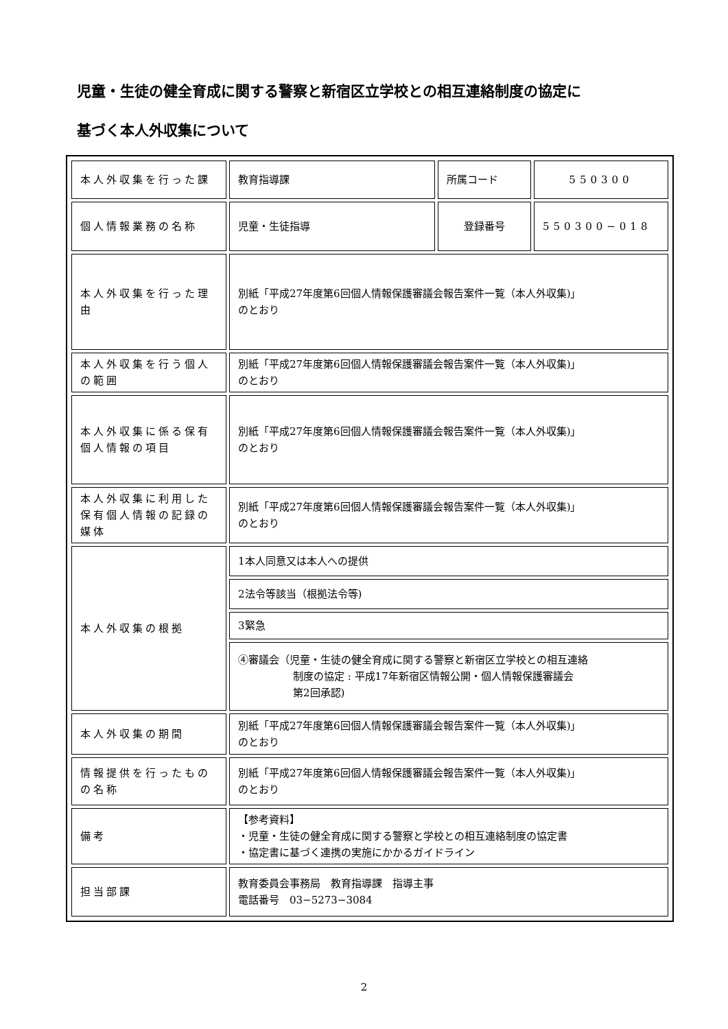児童・生徒の健全育成に関する警察と新宿区立学校との相互連絡制度の協定に
基づく本人外収集について
| 本人外収集を行った課 | 教育指導課 | 所属コード | 550300 |
| 個人情報業務の名称 | 児童・生徒指導 | 登録番号 | 550300−018 |
| 本人外収集を行った理由 | 別紙「平成27年度第6回個人情報保護審議会報告案件一覧（本人外収集)」 のとおり | | |
| 本人外収集を行う個人の範囲 | 別紙「平成27年度第6回個人情報保護審議会報告案件一覧（本人外収集)」 のとおり | | |
| 本人外収集に係る保有個人情報の項目 | 別紙「平成27年度第6回個人情報保護審議会報告案件一覧（本人外収集)」 のとおり | | |
| 本人外収集に利用した保有個人情報の記録の媒体 | 別紙「平成27年度第6回個人情報保護審議会報告案件一覧（本人外収集)」 のとおり | | |
| 本人外収集の根拠 | 1本人同意又は本人への提供 | | |
| | 2法令等該当（根拠法令等) | | |
| | 3緊急 | | |
| | ④審議会（児童・生徒の健全育成に関する警察と新宿区立学校との相互連絡 制度の協定 : 平成17年新宿区情報公開・個人情報保護審議会 第2回承認) | | |
| 本人外収集の期間 | 別紙「平成27年度第6回個人情報保護審議会報告案件一覧（本人外収集)」 のとおり | | |
| 情報提供を行ったものの名称 | 別紙「平成27年度第6回個人情報保護審議会報告案件一覧（本人外収集)」 のとおり | | |
| 備考 | 【参考資料】 ・児童・生徒の健全育成に関する警察と学校との相互連絡制度の協定書 ・協定書に基づく連携の実施にかかるガイドライン | | |
| 担当部課 | 教育委員会事務局 教育指導課 指導主事 電話番号 03−5273−3084 | | |
2